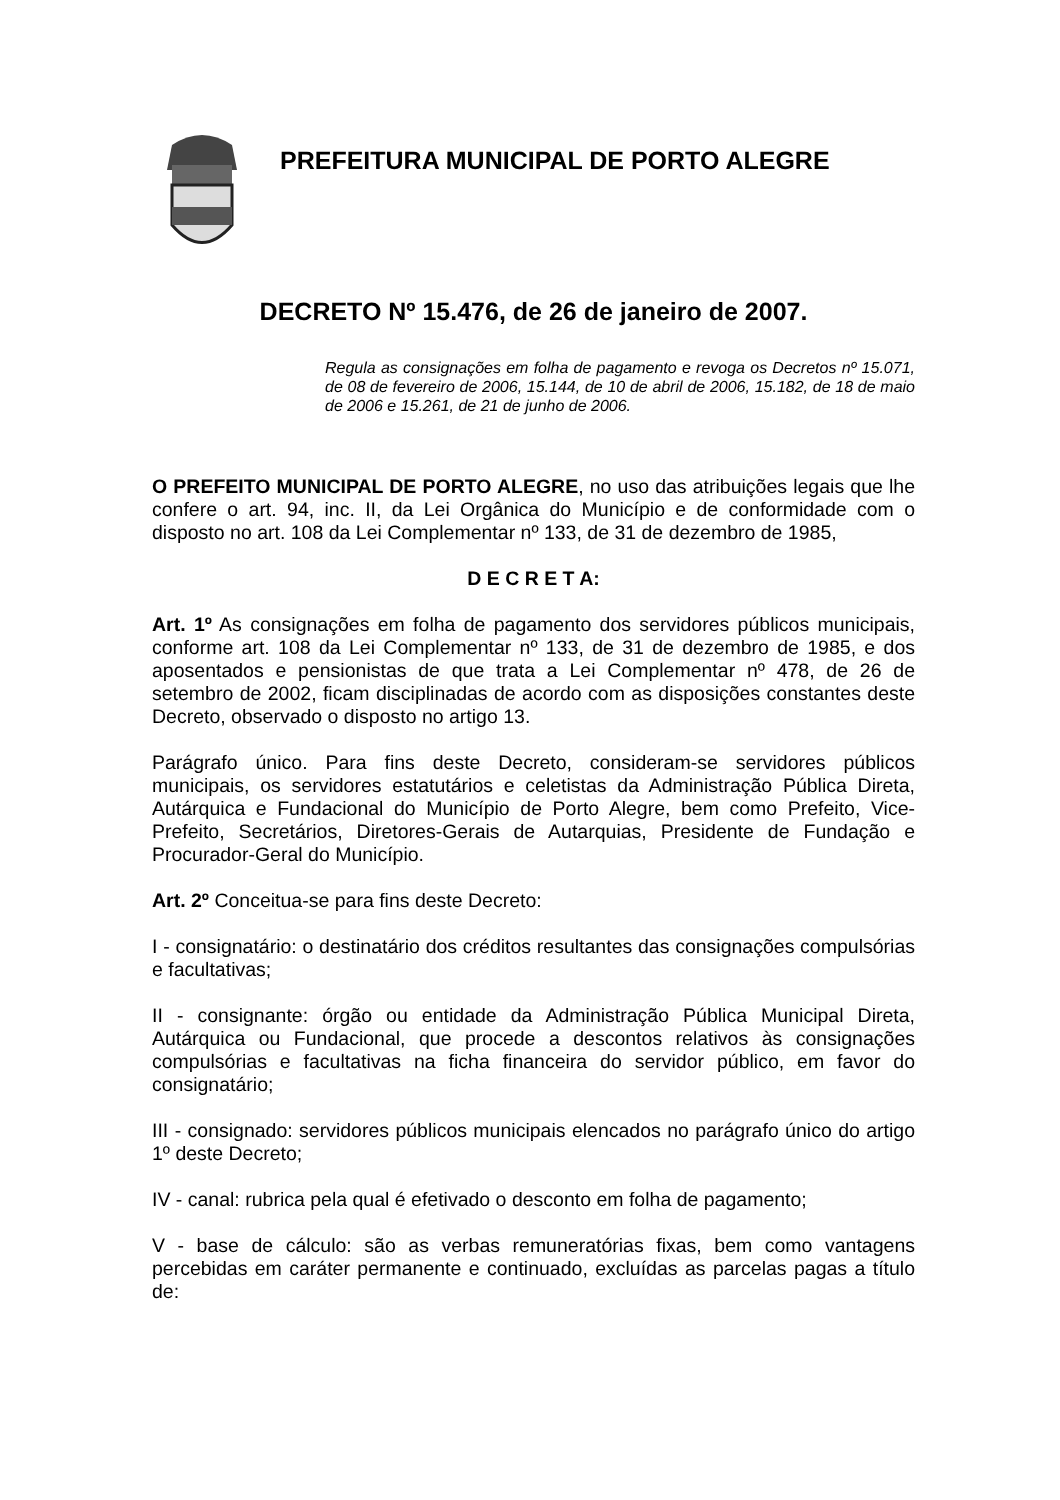PREFEITURA MUNICIPAL DE PORTO ALEGRE
DECRETO Nº 15.476, de 26 de janeiro de 2007.
Regula as consignações em folha de pagamento e revoga os Decretos nº 15.071, de 08 de fevereiro de 2006, 15.144, de 10 de abril de 2006, 15.182, de 18 de maio de 2006 e 15.261, de 21 de junho de 2006.
O PREFEITO MUNICIPAL DE PORTO ALEGRE, no uso das atribuições legais que lhe confere o art. 94, inc. II, da Lei Orgânica do Município e de conformidade com o disposto no art. 108 da Lei Complementar nº 133, de 31 de dezembro de 1985,
D E C R E T A:
Art. 1º As consignações em folha de pagamento dos servidores públicos municipais, conforme art. 108 da Lei Complementar nº 133, de 31 de dezembro de 1985, e dos aposentados e pensionistas de que trata a Lei Complementar nº 478, de 26 de setembro de 2002, ficam disciplinadas de acordo com as disposições constantes deste Decreto, observado o disposto no artigo 13.
Parágrafo único. Para fins deste Decreto, consideram-se servidores públicos municipais, os servidores estatutários e celetistas da Administração Pública Direta, Autárquica e Fundacional do Município de Porto Alegre, bem como Prefeito, Vice-Prefeito, Secretários, Diretores-Gerais de Autarquias, Presidente de Fundação e Procurador-Geral do Município.
Art. 2º Conceitua-se para fins deste Decreto:
I - consignatário: o destinatário dos créditos resultantes das consignações compulsórias e facultativas;
II - consignante: órgão ou entidade da Administração Pública Municipal Direta, Autárquica ou Fundacional, que procede a descontos relativos às consignações compulsórias e facultativas na ficha financeira do servidor público, em favor do consignatário;
III - consignado: servidores públicos municipais elencados no parágrafo único do artigo 1º deste Decreto;
IV - canal: rubrica pela qual é efetivado o desconto em folha de pagamento;
V - base de cálculo: são as verbas remuneratórias fixas, bem como vantagens percebidas em caráter permanente e continuado, excluídas as parcelas pagas a título de: